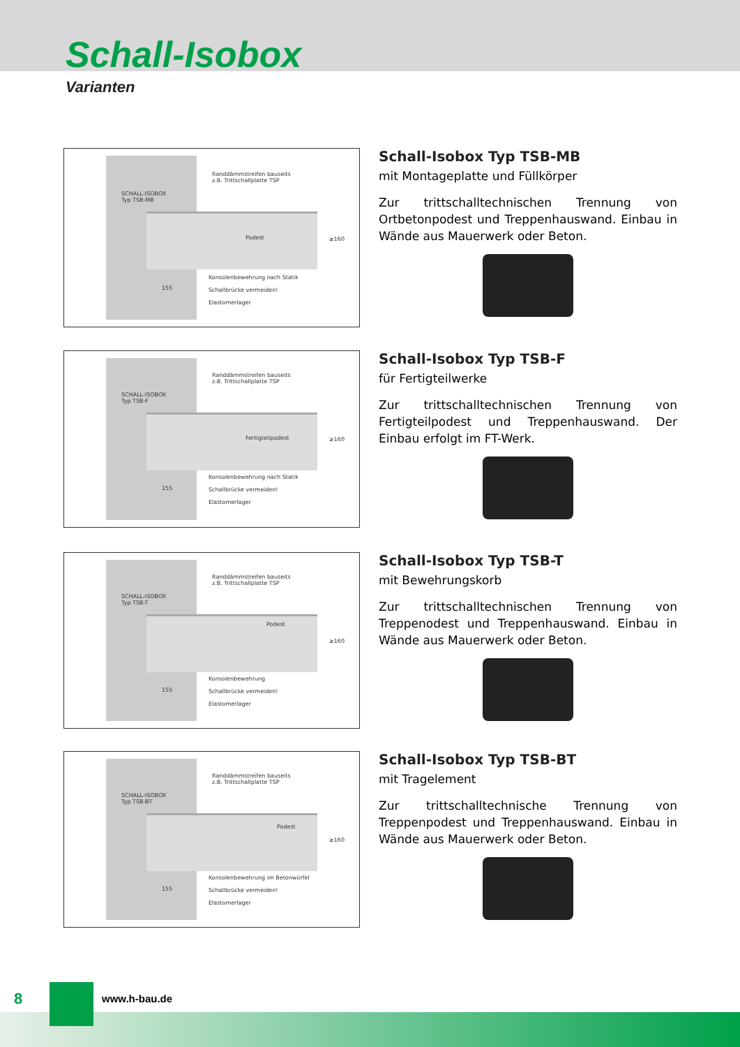Schall-Isobox
Varianten
Randdämmstreifen bauseits
z.B. Trittschallplatte TSP
SCHALL-ISOBOX
Typ TSB-MB
Podest ≥160
Konsolenbewehrung nach Statik
Schallbrücke vermeiden!
Elastomerlager
155
Schall-Isobox Typ TSB-MB
mit Montageplatte und Füllkörper
Zur trittschalltechnischen Trennung von Ortbetonpodest und Treppenhauswand. Einbau in Wände aus Mauerwerk oder Beton.
Randdämmstreifen bauseits
z.B. Trittschallplatte TSP
SCHALL-ISOBOX
Typ TSB-F
Fertigteilpodest ≥160
Konsolenbewehrung nach Statik
Schallbrücke vermeiden!
Elastomerlager
155
Schall-Isobox Typ TSB-F
für Fertigteilwerke
Zur trittschalltechnischen Trennung von Fertigteilpodest und Treppenhauswand. Der Einbau erfolgt im FT-Werk.
Randdämmstreifen bauseits
z.B. Trittschallplatte TSP
SCHALL-ISOBOX
Typ TSB-T
Podest
≥160
Konsolenbewehrung
Schallbrücke vermeiden!
Elastomerlager
155
Schall-Isobox Typ TSB-T
mit Bewehrungskorb
Zur trittschalltechnischen Trennung von Treppenodest und Treppenhauswand. Einbau in Wände aus Mauerwerk oder Beton.
Randdämmstreifen bauseits
z.B. Trittschallplatte TSP
SCHALL-ISOBOX
Typ TSB-BT
Podest
≥160
Konsolenbewehrung im Betonwürfel
Schallbrücke vermeiden!
Elastomerlager
155
Schall-Isobox Typ TSB-BT
mit Tragelement
Zur trittschalltechnische Trennung von Treppenpodest und Treppenhauswand. Einbau in Wände aus Mauerwerk oder Beton.
8 www.h-bau.de